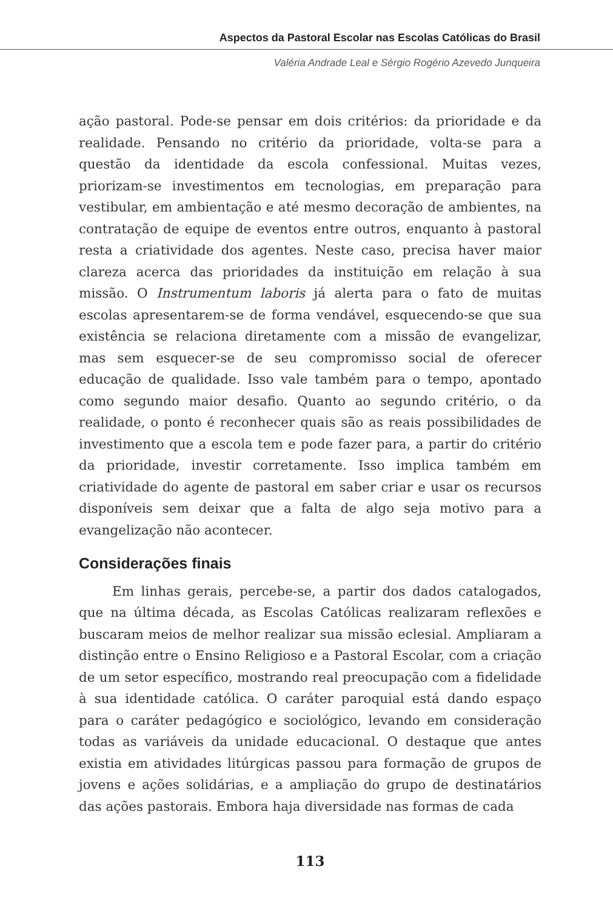Aspectos da Pastoral Escolar nas Escolas Católicas do Brasil
Valéria Andrade Leal e Sérgio Rogério Azevedo Junqueira
ação pastoral. Pode-se pensar em dois critérios: da prioridade e da realidade. Pensando no critério da prioridade, volta-se para a questão da identidade da escola confessional. Muitas vezes, priorizam-se investimentos em tecnologias, em preparação para vestibular, em ambientação e até mesmo decoração de ambientes, na contratação de equipe de eventos entre outros, enquanto à pastoral resta a criatividade dos agentes. Neste caso, precisa haver maior clareza acerca das prioridades da instituição em relação à sua missão. O Instrumentum laboris já alerta para o fato de muitas escolas apresentarem-se de forma vendável, esquecendo-se que sua existência se relaciona diretamente com a missão de evangelizar, mas sem esquecer-se de seu compromisso social de oferecer educação de qualidade. Isso vale também para o tempo, apontado como segundo maior desafio. Quanto ao segundo critério, o da realidade, o ponto é reconhecer quais são as reais possibilidades de investimento que a escola tem e pode fazer para, a partir do critério da prioridade, investir corretamente. Isso implica também em criatividade do agente de pastoral em saber criar e usar os recursos disponíveis sem deixar que a falta de algo seja motivo para a evangelização não acontecer.
Considerações finais
Em linhas gerais, percebe-se, a partir dos dados catalogados, que na última década, as Escolas Católicas realizaram reflexões e buscaram meios de melhor realizar sua missão eclesial. Ampliaram a distinção entre o Ensino Religioso e a Pastoral Escolar, com a criação de um setor específico, mostrando real preocupação com a fidelidade à sua identidade católica. O caráter paroquial está dando espaço para o caráter pedagógico e sociológico, levando em consideração todas as variáveis da unidade educacional. O destaque que antes existia em atividades litúrgicas passou para formação de grupos de jovens e ações solidárias, e a ampliação do grupo de destinatários das ações pastorais. Embora haja diversidade nas formas de cada
113